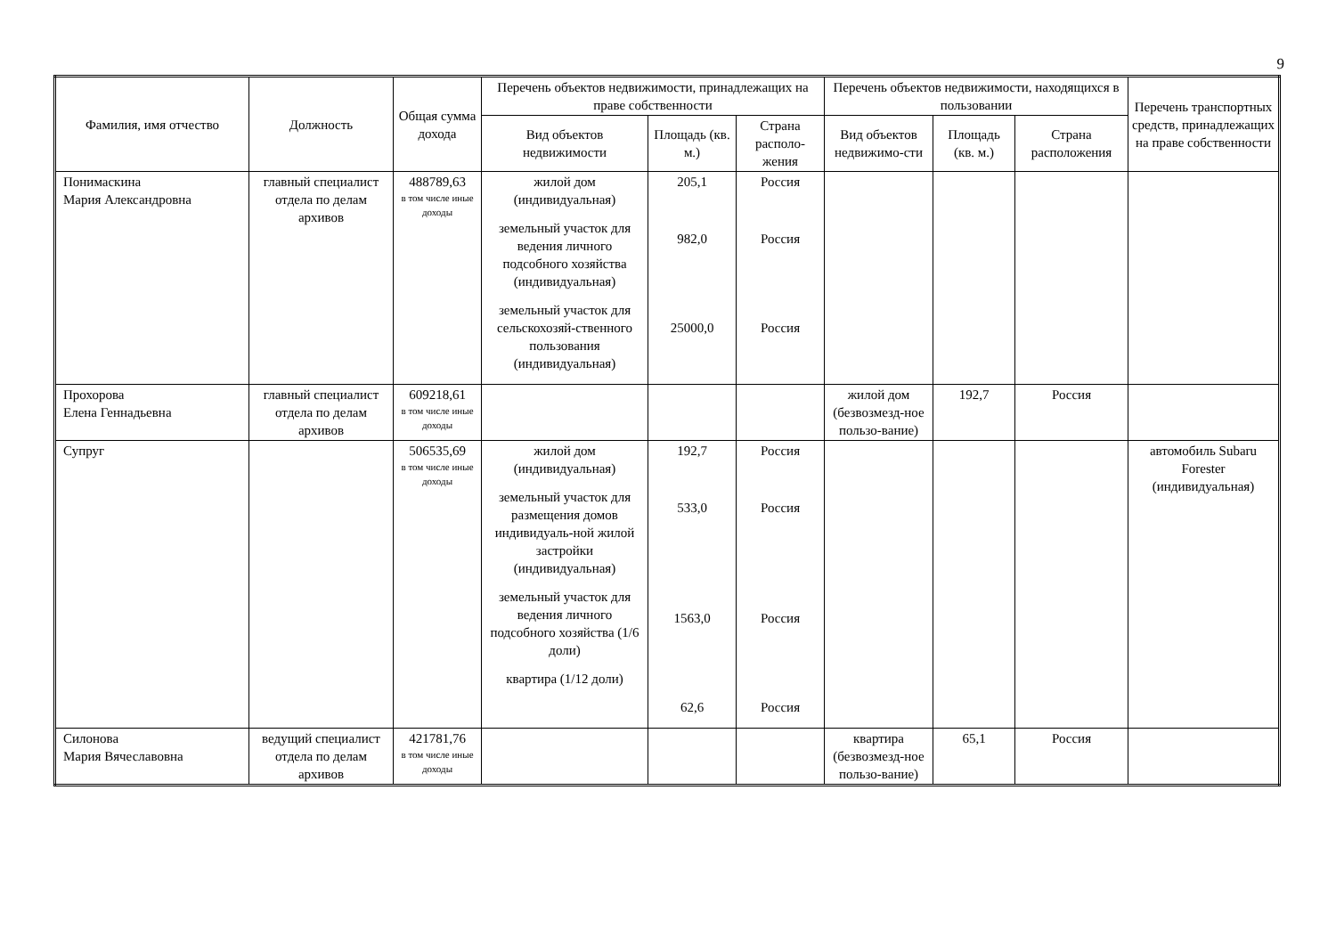9
| Фамилия, имя отчество | Должность | Общая сумма дохода | Перечень объектов недвижимости, принадлежащих на праве собственности | | | Перечень объектов недвижимости, находящихся в пользовании | | | Перечень транспортных средств, принадлежащих на праве собственности |
| --- | --- | --- | --- | --- | --- | --- | --- | --- | --- |
| | | | Вид объектов недвижимости | Площадь (кв. м.) | Страна располо-жения | Вид объектов недвижимо-сти | Площадь (кв. м.) | Страна расположения | |
| Понимаскина Мария Александровна | главный специалист отдела по делам архивов | 488789,63 в том числе иные доходы | жилой дом (индивидуальная) земельный участок для ведения личного подсобного хозяйства (индивидуальная) земельный участок для сельскохозяй-ственного пользования (индивидуальная) | 205,1 982,0 25000,0 | Россия Россия Россия | | | | |
| Прохорова Елена Геннадьевна | главный специалист отдела по делам архивов | 609218,61 в том числе иные доходы | | | | жилой дом (безвозмезд-ное пользо-вание) | 192,7 | Россия | |
| Супруг | | 506535,69 в том числе иные доходы | жилой дом (индивидуальная) земельный участок для размещения домов индивидуаль-ной жилой застройки (индивидуальная) земельный участок для ведения личного подсобного хозяйства (1/6 доли) квартира (1/12 доли) | 192,7 533,0 1563,0 62,6 | Россия Россия Россия Россия | | | | автомобиль Subaru Forester (индивидуальная) |
| Силонова Мария Вячеславовна | ведущий специалист отдела по делам архивов | 421781,76 в том числе иные доходы | | | | квартира (безвозмезд-ное пользо-вание) | 65,1 | Россия | |